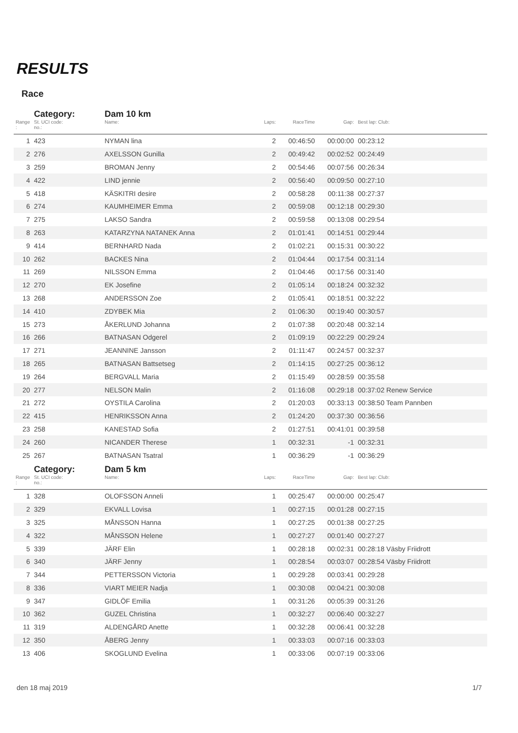RESULTS
Race
| | Category: | Dam 10 km | | | | |
| Range : | St. UCI code: no.: | Name: | Laps: | RaceTime | Gap: | Best lap: Club: |
| 1 | 423 | NYMAN lina | 2 | 00:46:50 | 00:00:00 | 00:23:12 |
| 2 | 276 | AXELSSON Gunilla | 2 | 00:49:42 | 00:02:52 | 00:24:49 |
| 3 | 259 | BROMAN Jenny | 2 | 00:54:46 | 00:07:56 | 00:26:34 |
| 4 | 422 | LIND jennie | 2 | 00:56:40 | 00:09:50 | 00:27:10 |
| 5 | 418 | KÄSKITRI desire | 2 | 00:58:28 | 00:11:38 | 00:27:37 |
| 6 | 274 | KAUMHEIMER Emma | 2 | 00:59:08 | 00:12:18 | 00:29:30 |
| 7 | 275 | LAKSO Sandra | 2 | 00:59:58 | 00:13:08 | 00:29:54 |
| 8 | 263 | KATARZYNA NATANEK Anna | 2 | 01:01:41 | 00:14:51 | 00:29:44 |
| 9 | 414 | BERNHARD Nada | 2 | 01:02:21 | 00:15:31 | 00:30:22 |
| 10 | 262 | BACKES Nina | 2 | 01:04:44 | 00:17:54 | 00:31:14 |
| 11 | 269 | NILSSON Emma | 2 | 01:04:46 | 00:17:56 | 00:31:40 |
| 12 | 270 | EK Josefine | 2 | 01:05:14 | 00:18:24 | 00:32:32 |
| 13 | 268 | ANDERSSON Zoe | 2 | 01:05:41 | 00:18:51 | 00:32:22 |
| 14 | 410 | ZDYBEK Mia | 2 | 01:06:30 | 00:19:40 | 00:30:57 |
| 15 | 273 | ÅKERLUND Johanna | 2 | 01:07:38 | 00:20:48 | 00:32:14 |
| 16 | 266 | BATNASAN Odgerel | 2 | 01:09:19 | 00:22:29 | 00:29:24 |
| 17 | 271 | JEANNINE Jansson | 2 | 01:11:47 | 00:24:57 | 00:32:37 |
| 18 | 265 | BATNASAN Battsetseg | 2 | 01:14:15 | 00:27:25 | 00:36:12 |
| 19 | 264 | BERGVALL Maria | 2 | 01:15:49 | 00:28:59 | 00:35:58 |
| 20 | 277 | NELSON Malin | 2 | 01:16:08 | 00:29:18 | 00:37:02 Renew Service |
| 21 | 272 | OYSTILA Carolina | 2 | 01:20:03 | 00:33:13 | 00:38:50 Team Pannben |
| 22 | 415 | HENRIKSSON Anna | 2 | 01:24:20 | 00:37:30 | 00:36:56 |
| 23 | 258 | KANESTAD Sofia | 2 | 01:27:51 | 00:41:01 | 00:39:58 |
| 24 | 260 | NICANDER Therese | 1 | 00:32:31 | -1 | 00:32:31 |
| 25 | 267 | BATNASAN Tsatral | 1 | 00:36:29 | -1 | 00:36:29 |
| | Category: | Dam 5 km | | | | |
| Range : | St. UCI code: no.: | Name: | Laps: | RaceTime | Gap: | Best lap: Club: |
| 1 | 328 | OLOFSSON Anneli | 1 | 00:25:47 | 00:00:00 | 00:25:47 |
| 2 | 329 | EKVALL Lovisa | 1 | 00:27:15 | 00:01:28 | 00:27:15 |
| 3 | 325 | MÅNSSON Hanna | 1 | 00:27:25 | 00:01:38 | 00:27:25 |
| 4 | 322 | MÅNSSON Helene | 1 | 00:27:27 | 00:01:40 | 00:27:27 |
| 5 | 339 | JÄRF Elin | 1 | 00:28:18 | 00:02:31 | 00:28:18 Väsby Friidrott |
| 6 | 340 | JÄRF Jenny | 1 | 00:28:54 | 00:03:07 | 00:28:54 Väsby Friidrott |
| 7 | 344 | PETTERSSON Victoria | 1 | 00:29:28 | 00:03:41 | 00:29:28 |
| 8 | 336 | VIART MEIER Nadja | 1 | 00:30:08 | 00:04:21 | 00:30:08 |
| 9 | 347 | GIDLÖF Emilia | 1 | 00:31:26 | 00:05:39 | 00:31:26 |
| 10 | 362 | GUZEL Christina | 1 | 00:32:27 | 00:06:40 | 00:32:27 |
| 11 | 319 | ALDENGÅRD Anette | 1 | 00:32:28 | 00:06:41 | 00:32:28 |
| 12 | 350 | ÅBERG Jenny | 1 | 00:33:03 | 00:07:16 | 00:33:03 |
| 13 | 406 | SKOGLUND Evelina | 1 | 00:33:06 | 00:07:19 | 00:33:06 |
den 18 maj 2019 1/7